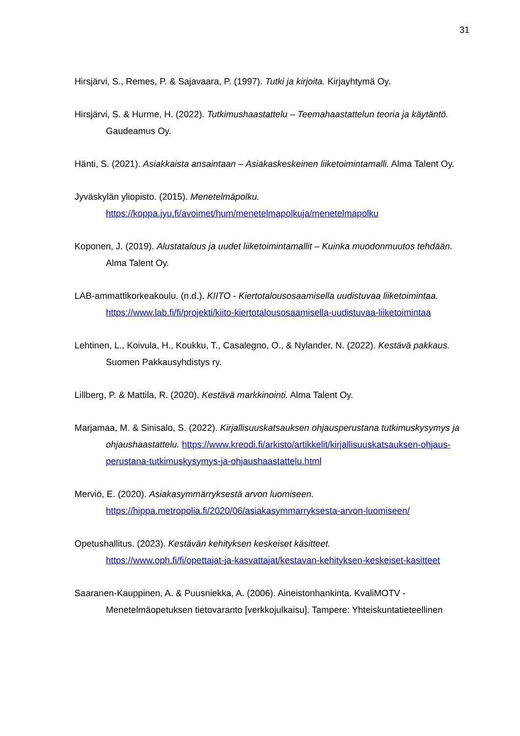31
Hirsjärvi, S., Remes, P. & Sajavaara, P. (1997). Tutki ja kirjoita. Kirjayhtymä Oy.
Hirsjärvi, S. & Hurme, H. (2022). Tutkimushaastattelu – Teemahaastattelun teoria ja käytäntö. Gaudeamus Oy.
Hänti, S. (2021). Asiakkaista ansaintaan – Asiakaskeskeinen liiketoimintamalli. Alma Talent Oy.
Jyväskylän yliopisto. (2015). Menetelmäpolku.
https://koppa.jyu.fi/avoimet/hum/menetelmapolkuja/menetelmapolku
Koponen, J. (2019). Alustatalous ja uudet liiketoimintamallit – Kuinka muodonmuutos tehdään. Alma Talent Oy.
LAB-ammattikorkeakoulu. (n.d.). KIITO - Kiertotalousosaamisella uudistuvaa liiketoimintaa.
https://www.lab.fi/fi/projekti/kiito-kiertotalousosaamisella-uudistuvaa-liiketoimintaa
Lehtinen, L., Koivula, H., Koukku, T., Casalegno, O., & Nylander, N. (2022). Kestävä pakkaus. Suomen Pakkausyhdistys ry.
Lillberg, P. & Mattila, R. (2020). Kestävä markkinointi. Alma Talent Oy.
Marjamaa, M. & Sinisalo, S. (2022). Kirjallisuuskatsauksen ohjausperustana tutkimuskysymys ja ohjaushaastattelu. https://www.kreodi.fi/arkisto/artikkelit/kirjallisuuskatsauksen-ohjaus-perustana-tutkimuskysymys-ja-ohjaushaastattelu.html
Merviö, E. (2020). Asiakasymmärryksestä arvon luomiseen.
https://hippa.metropolia.fi/2020/06/asiakasymmarryksesta-arvon-luomiseen/
Opetushallitus. (2023). Kestävän kehityksen keskeiset käsitteet.
https://www.oph.fi/fi/opettajat-ja-kasvattajat/kestavan-kehityksen-keskeiset-kasitteet
Saaranen-Kauppinen, A. & Puusniekka, A. (2006). Aineistonhankinta. KvaliMOTV - Menetelmäopetuksen tietovaranto [verkkojulkaisu]. Tampere: Yhteiskuntatieteellinen